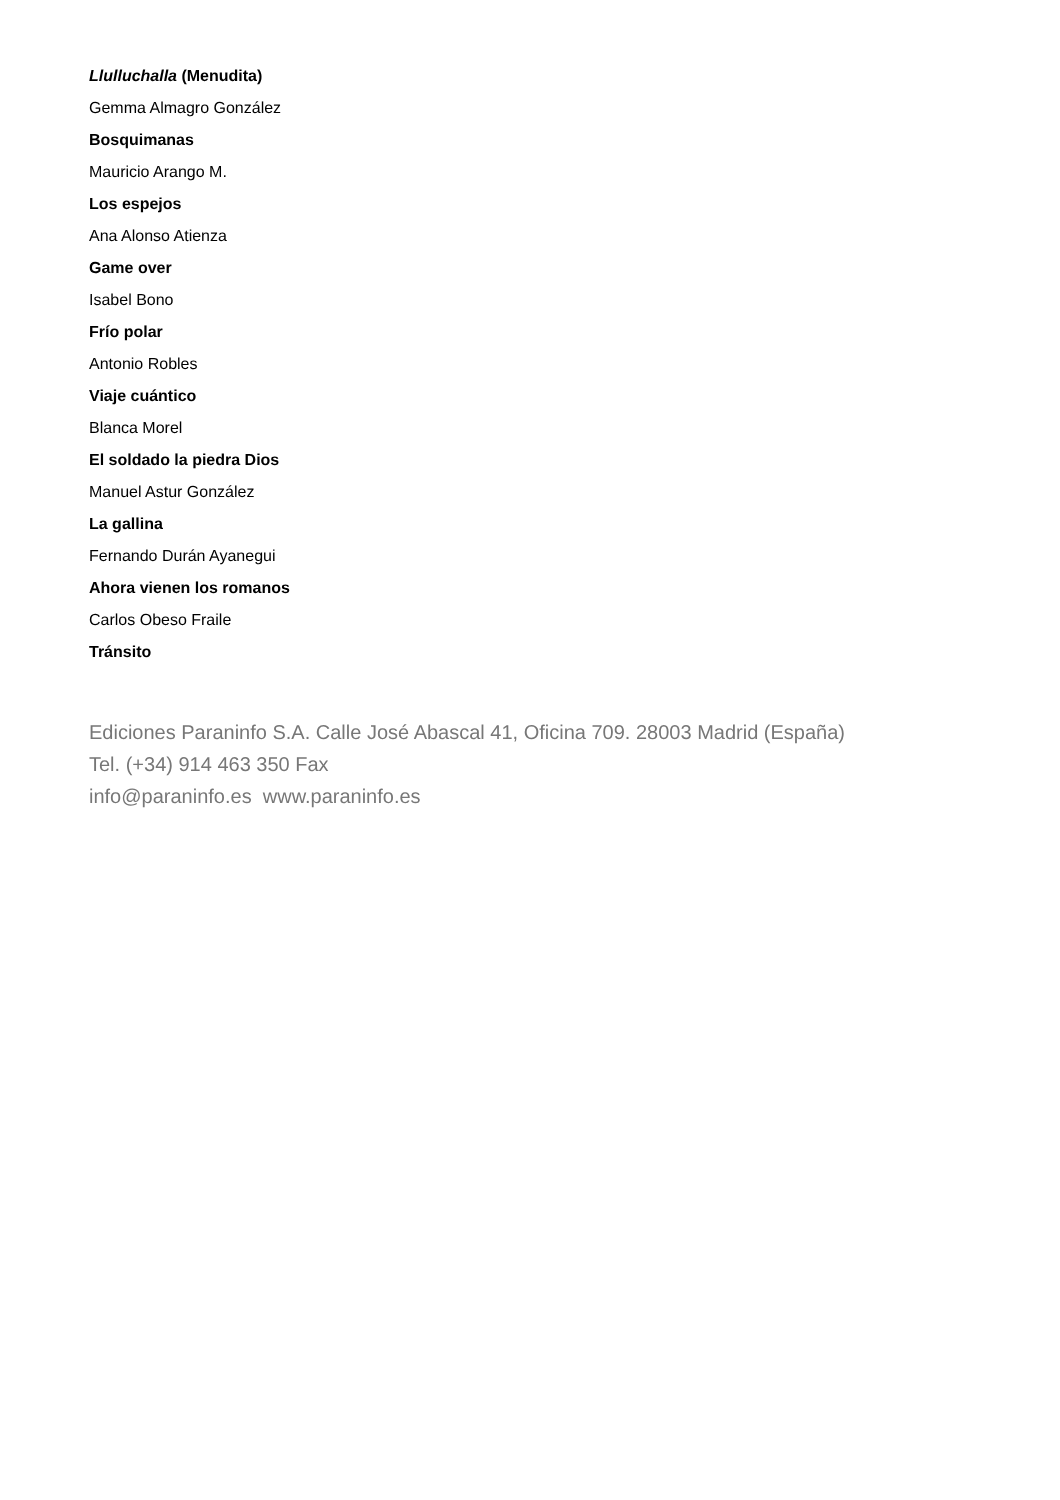Llulluchalla (Menudita)
Gemma Almagro González
Bosquimanas
Mauricio Arango M.
Los espejos
Ana Alonso Atienza
Game over
Isabel Bono
Frío polar
Antonio Robles
Viaje cuántico
Blanca Morel
El soldado la piedra Dios
Manuel Astur González
La gallina
Fernando Durán Ayanegui
Ahora vienen los romanos
Carlos Obeso Fraile
Tránsito
Ediciones Paraninfo S.A. Calle José Abascal 41, Oficina 709. 28003 Madrid (España)
Tel. (+34) 914 463 350 Fax
info@paraninfo.es www.paraninfo.es